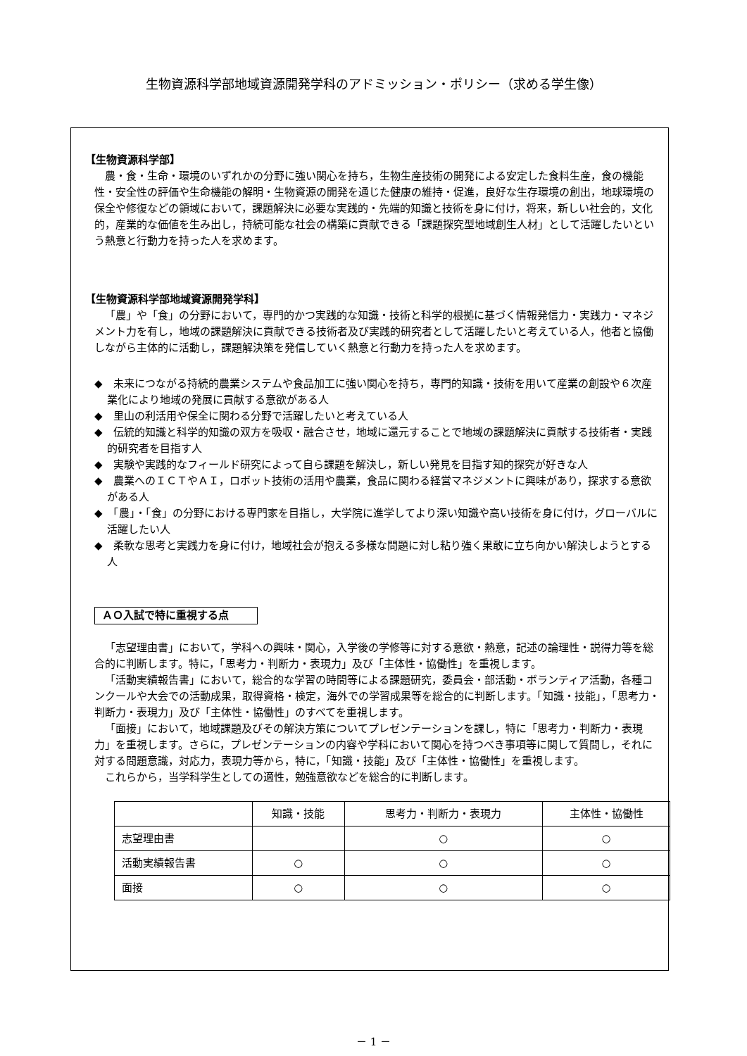生物資源科学部地域資源開発学科のアドミッション・ポリシー（求める学生像）
【生物資源科学部】
農・食・生命・環境のいずれかの分野に強い関心を持ち，生物生産技術の開発による安定した食料生産，食の機能性・安全性の評価や生命機能の解明・生物資源の開発を通じた健康の維持・促進，良好な生存環境の創出，地球環境の保全や修復などの領域において，課題解決に必要な実践的・先端的知識と技術を身に付け，将来，新しい社会的，文化的，産業的な価値を生み出し，持続可能な社会の構築に貢献できる「課題探究型地域創生人材」として活躍したいという熱意と行動力を持った人を求めます。
【生物資源科学部地域資源開発学科】
「農」や「食」の分野において，専門的かつ実践的な知識・技術と科学的根拠に基づく情報発信力・実践力・マネジメント力を有し，地域の課題解決に貢献できる技術者及び実践的研究者として活躍したいと考えている人，他者と協働しながら主体的に活動し，課題解決策を発信していく熱意と行動力を持った人を求めます。
◆　未来につながる持続的農業システムや食品加工に強い関心を持ち，専門的知識・技術を用いて産業の創設や６次産業化により地域の発展に貢献する意欲がある人
◆　里山の利活用や保全に関わる分野で活躍したいと考えている人
◆　伝統的知識と科学的知識の双方を吸収・融合させ，地域に還元することで地域の課題解決に貢献する技術者・実践的研究者を目指す人
◆　実験や実践的なフィールド研究によって自ら課題を解決し，新しい発見を目指す知的探究が好きな人
◆　農業へのＩＣＴやＡＩ，ロボット技術の活用や農業，食品に関わる経営マネジメントに興味があり，探求する意欲がある人
◆　「農」・「食」の分野における専門家を目指し，大学院に進学してより深い知識や高い技術を身に付け，グローバルに活躍したい人
◆　柔軟な思考と実践力を身に付け，地域社会が抱える多様な問題に対し粘り強く果敢に立ち向かい解決しようとする人
ＡＯ入試で特に重視する点
「志望理由書」において，学科への興味・関心，入学後の学修等に対する意欲・熱意，記述の論理性・説得力等を総合的に判断します。特に，「思考力・判断力・表現力」及び「主体性・協働性」を重視します。
「活動実績報告書」において，総合的な学習の時間等による課題研究，委員会・部活動・ボランティア活動，各種コンクールや大会での活動成果，取得資格・検定，海外での学習成果等を総合的に判断します。「知識・技能」，「思考力・判断力・表現力」及び「主体性・協働性」のすべてを重視します。
「面接」において，地域課題及びその解決方策についてプレゼンテーションを課し，特に「思考力・判断力・表現力」を重視します。さらに，プレゼンテーションの内容や学科において関心を持つべき事項等に関して質問し，それに対する問題意識，対応力，表現力等から，特に，「知識・技能」及び「主体性・協働性」を重視します。
これらから，当学科学生としての適性，勉強意欲などを総合的に判断します。
| | 知識・技能 | 思考力・判断力・表現力 | 主体性・協働性 |
| --- | --- | --- | --- |
| 志望理由書 | | ○ | ○ |
| 活動実績報告書 | ○ | ○ | ○ |
| 面接 | ○ | ○ | ○ |
－ 1 －